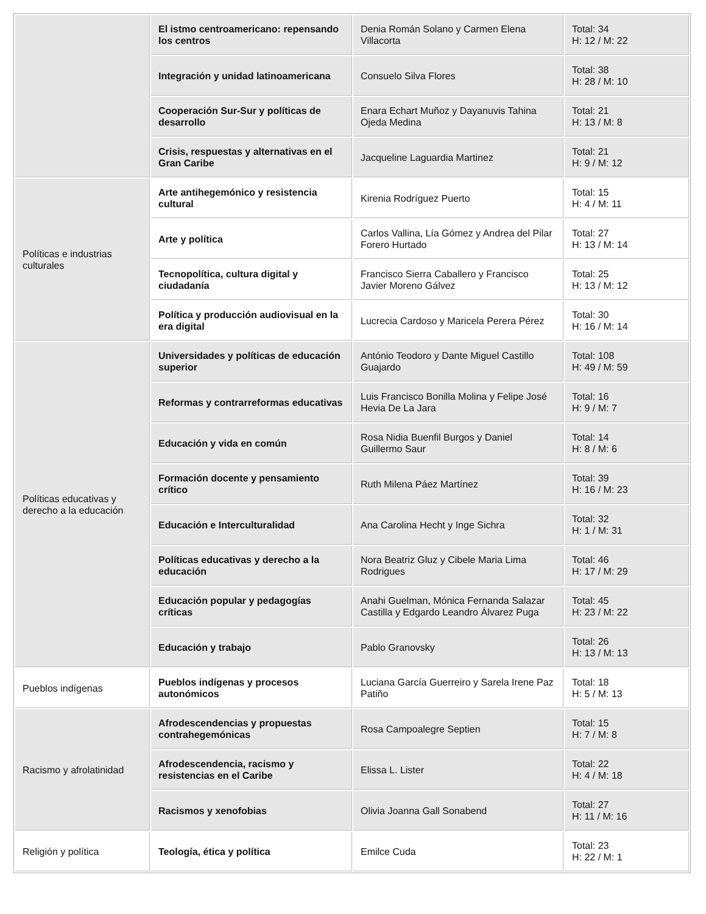| | El istmo centroamericano: repensando los centros | Denia Román Solano y Carmen Elena Villacorta | Total: 34 H: 12 / M: 22 |
| | Integración y unidad latinoamericana | Consuelo Silva Flores | Total: 38 H: 28 / M: 10 |
| | Cooperación Sur-Sur y políticas de desarrollo | Enara Echart Muñoz y Dayanuvis Tahina Ojeda Medina | Total: 21 H: 13 / M: 8 |
| | Crisis, respuestas y alternativas en el Gran Caribe | Jacqueline Laguardia Martinez | Total: 21 H: 9 / M: 12 |
| Políticas e industrias culturales | Arte antihegemónico y resistencia cultural | Kirenia Rodríguez Puerto | Total: 15 H: 4 / M: 11 |
| | Arte y política | Carlos Vallina, Lía Gómez y Andrea del Pilar Forero Hurtado | Total: 27 H: 13 / M: 14 |
| | Tecnopolítica, cultura digital y ciudadanía | Francisco Sierra Caballero y Francisco Javier Moreno Gálvez | Total: 25 H: 13 / M: 12 |
| | Política y producción audiovisual en la era digital | Lucrecia Cardoso y Maricela Perera Pérez | Total: 30 H: 16 / M: 14 |
| Políticas educativas y derecho a la educación | Universidades y políticas de educación superior | António Teodoro y Dante Miguel Castillo Guajardo | Total: 108 H: 49 / M: 59 |
| | Reformas y contrarreformas educativas | Luis Francisco Bonilla Molina y Felipe José Hevia De La Jara | Total: 16 H: 9 / M: 7 |
| | Educación y vida en común | Rosa Nidia Buenfil Burgos y Daniel Guillermo Saur | Total: 14 H: 8 / M: 6 |
| | Formación docente y pensamiento crítico | Ruth Milena Páez Martínez | Total: 39 H: 16 / M: 23 |
| | Educación e Interculturalidad | Ana Carolina Hecht y Inge Sichra | Total: 32 H: 1 / M: 31 |
| | Políticas educativas y derecho a la educación | Nora Beatriz Gluz y Cibele Maria Lima Rodrigues | Total: 46 H: 17 / M: 29 |
| | Educación popular y pedagogías críticas | Anahi Guelman, Mónica Fernanda Salazar Castilla y Edgardo Leandro Álvarez Puga | Total: 45 H: 23 / M: 22 |
| | Educación y trabajo | Pablo Granovsky | Total: 26 H: 13 / M: 13 |
| Pueblos indígenas | Pueblos indígenas y procesos autonómicos | Luciana García Guerreiro y Sarela Irene Paz Patiño | Total: 18 H: 5 / M: 13 |
| Racismo y afrolatinidad | Afrodescendencias y propuestas contrahegemónicas | Rosa Campoalegre Septien | Total: 15 H: 7 / M: 8 |
| | Afrodescendencia, racismo y resistencias en el Caribe | Elissa L. Lister | Total: 22 H: 4 / M: 18 |
| | Racismos y xenofobias | Olivia Joanna Gall Sonabend | Total: 27 H: 11 / M: 16 |
| Religión y política | Teología, ética y política | Emilce Cuda | Total: 23 H: 22 / M: 1 |